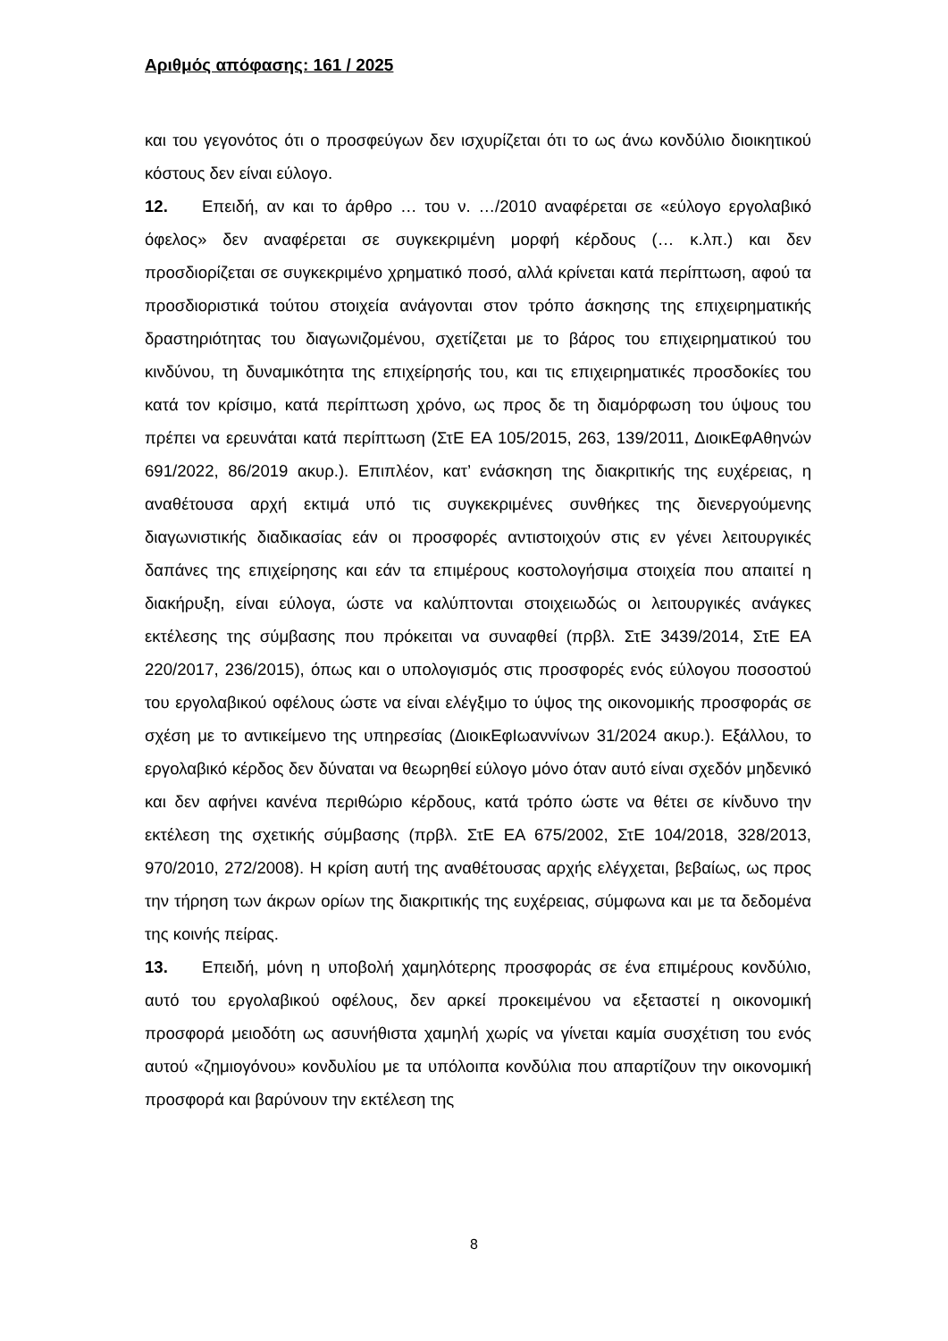Αριθμός απόφασης: 161 / 2025
και του γεγονότος ότι ο προσφεύγων δεν ισχυρίζεται ότι το ως άνω κονδύλιο διοικητικού κόστους δεν είναι εύλογο.
12. Επειδή, αν και το άρθρο … του ν. …/2010 αναφέρεται σε «εύλογο εργολαβικό όφελος» δεν αναφέρεται σε συγκεκριμένη μορφή κέρδους (… κ.λπ.) και δεν προσδιορίζεται σε συγκεκριμένο χρηματικό ποσό, αλλά κρίνεται κατά περίπτωση, αφού τα προσδιοριστικά τούτου στοιχεία ανάγονται στον τρόπο άσκησης της επιχειρηματικής δραστηριότητας του διαγωνιζομένου, σχετίζεται με το βάρος του επιχειρηματικού του κινδύνου, τη δυναμικότητα της επιχείρησής του, και τις επιχειρηματικές προσδοκίες του κατά τον κρίσιμο, κατά περίπτωση χρόνο, ως προς δε τη διαμόρφωση του ύψους του πρέπει να ερευνάται κατά περίπτωση (ΣτΕ ΕΑ 105/2015, 263, 139/2011, ΔιοικΕφΑθηνών 691/2022, 86/2019 ακυρ.). Επιπλέον, κατ’ ενάσκηση της διακριτικής της ευχέρειας, η αναθέτουσα αρχή εκτιμά υπό τις συγκεκριμένες συνθήκες της διενεργούμενης διαγωνιστικής διαδικασίας εάν οι προσφορές αντιστοιχούν στις εν γένει λειτουργικές δαπάνες της επιχείρησης και εάν τα επιμέρους κοστολογήσιμα στοιχεία που απαιτεί η διακήρυξη, είναι εύλογα, ώστε να καλύπτονται στοιχειωδώς οι λειτουργικές ανάγκες εκτέλεσης της σύμβασης που πρόκειται να συναφθεί (πρβλ. ΣτΕ 3439/2014, ΣτΕ ΕΑ 220/2017, 236/2015), όπως και ο υπολογισμός στις προσφορές ενός εύλογου ποσοστού του εργολαβικού οφέλους ώστε να είναι ελέγξιμο το ύψος της οικονομικής προσφοράς σε σχέση με το αντικείμενο της υπηρεσίας (ΔιοικΕφΙωαννίνων 31/2024 ακυρ.). Εξάλλου, το εργολαβικό κέρδος δεν δύναται να θεωρηθεί εύλογο μόνο όταν αυτό είναι σχεδόν μηδενικό και δεν αφήνει κανένα περιθώριο κέρδους, κατά τρόπο ώστε να θέτει σε κίνδυνο την εκτέλεση της σχετικής σύμβασης (πρβλ. ΣτΕ ΕΑ 675/2002, ΣτΕ 104/2018, 328/2013, 970/2010, 272/2008). Η κρίση αυτή της αναθέτουσας αρχής ελέγχεται, βεβαίως, ως προς την τήρηση των άκρων ορίων της διακριτικής της ευχέρειας, σύμφωνα και με τα δεδομένα της κοινής πείρας.
13. Επειδή, μόνη η υποβολή χαμηλότερης προσφοράς σε ένα επιμέρους κονδύλιο, αυτό του εργολαβικού οφέλους, δεν αρκεί προκειμένου να εξεταστεί η οικονομική προσφορά μειοδότη ως ασυνήθιστα χαμηλή χωρίς να γίνεται καμία συσχέτιση του ενός αυτού «ζημιογόνου» κονδυλίου με τα υπόλοιπα κονδύλια που απαρτίζουν την οικονομική προσφορά και βαρύνουν την εκτέλεση της
8